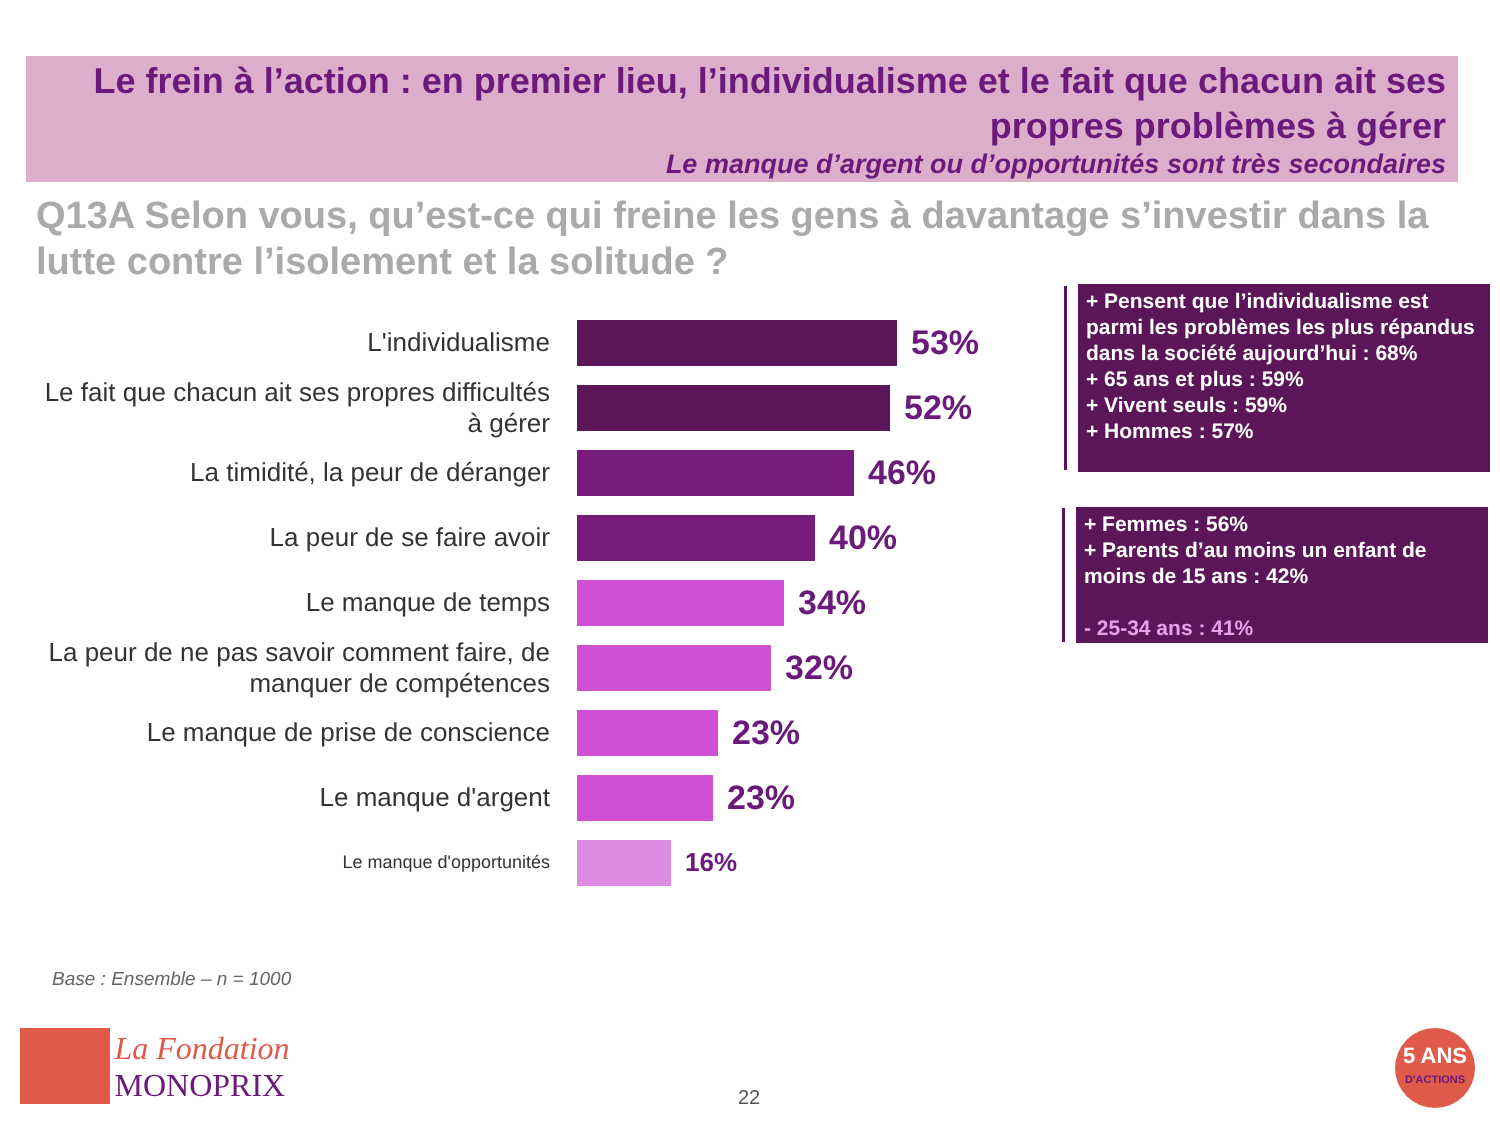Le frein à l’action : en premier lieu, l’individualisme et le fait que chacun ait ses propres problèmes à gérer
Le manque d’argent ou d’opportunités sont très secondaires
Q13A Selon vous, qu’est-ce qui freine les gens à davantage s’investir dans la lutte contre l’isolement et la solitude ?
L'individualisme
53%
Le fait que chacun ait ses propres difficultés à gérer
52%
La timidité, la peur de déranger
46%
La peur de se faire avoir
40%
Le manque de temps
34%
La peur de ne pas savoir comment faire, de manquer de compétences
32%
Le manque de prise de conscience
23%
Le manque d'argent
23%
Le manque d'opportunités
16%
+ Pensent que l’individualisme est parmi les problèmes les plus répandus dans la société aujourd’hui : 68%
+ 65 ans et plus : 59%
+ Vivent seuls : 59%
+ Hommes : 57%
+ Femmes : 56%
+ Parents d’au moins un enfant de moins de 15 ans : 42%
- 25-34 ans : 41%
Base : Ensemble – n = 1000
La Fondation
MONOPRIX
22
5 ANS
D'ACTIONS